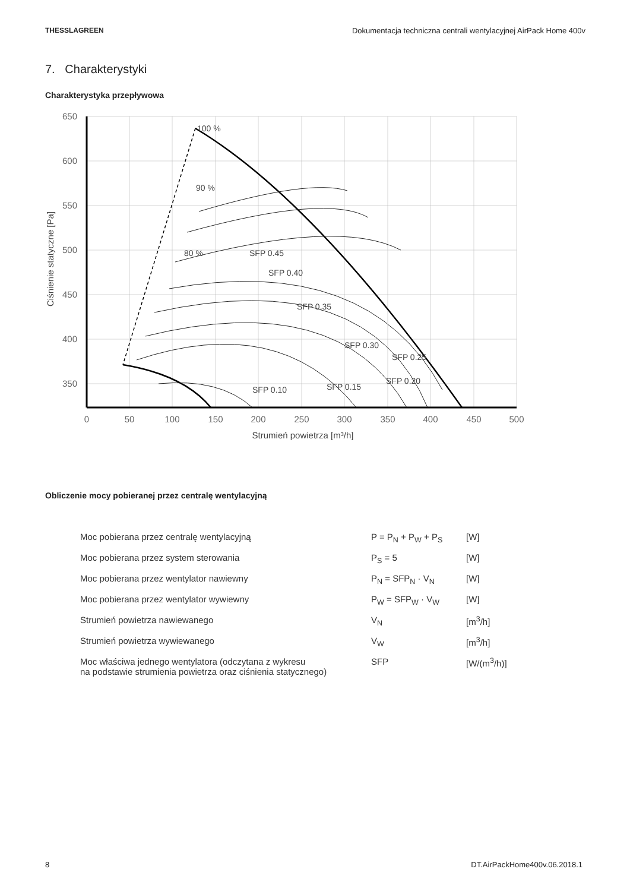THESSLAGREEN Dokumentacja techniczna centrali wentylacyjnej AirPack Home 400v
7. Charakterystyki
Charakterystyka przepływowa
650
600
550
500
450
400
350
0
50
100
150
200
250
300
350
400
450
500
Strumień powietrza [m³/h]
Ciśnienie statyczne [Pa]
100 %
90 %
80 %
SFP 0.45
SFP 0.40
SFP 0.35
SFP 0.30
SFP 0.10
SFP 0.15
SFP 0.20
SFP 0.25
Obliczenie mocy pobieranej przez centralę wentylacyjną
| Moc pobierana przez centralę wentylacyjną | P = P<sub>N</sub> + P<sub>W</sub> + P<sub>S</sub> | [W] |
| Moc pobierana przez system sterowania | P<sub>S</sub> = 5 | [W] |
| Moc pobierana przez wentylator nawiewny | P<sub>N</sub> = SFP<sub>N</sub> · V<sub>N</sub> | [W] |
| Moc pobierana przez wentylator wywiewny | P<sub>W</sub> = SFP<sub>W</sub> · V<sub>W</sub> | [W] |
| Strumień powietrza nawiewanego | V<sub>N</sub> | [m<sup>3</sup>/h] |
| Strumień powietrza wywiewanego | V<sub>W</sub> | [m<sup>3</sup>/h] |
| Moc właściwa jednego wentylatora (odczytana z wykresu na podstawie strumienia powietrza oraz ciśnienia statycznego) | SFP | [W/(m<sup>3</sup>/h)] |
8 DT.AirPackHome400v.06.2018.1